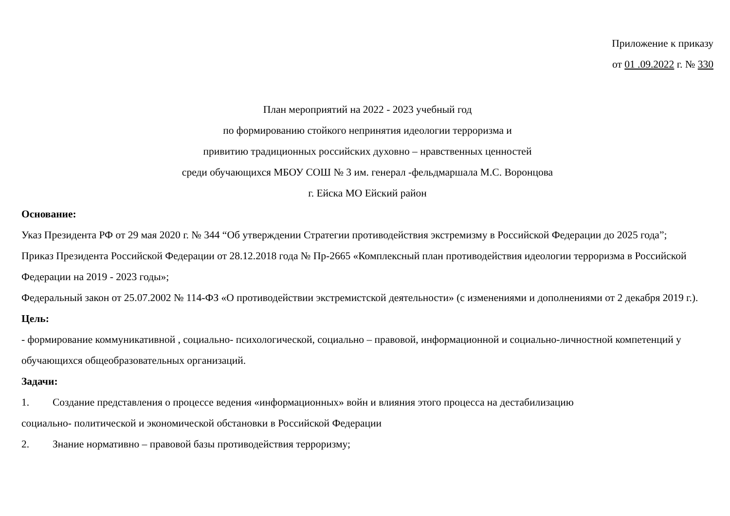Приложение к приказу
от 01 .09.2022 г. № 330
План мероприятий на 2022 - 2023 учебный год
по формированию стойкого непринятия идеологии терроризма и
привитию традиционных российских духовно – нравственных ценностей
среди обучающихся МБОУ СОШ № 3 им. генерал -фельдмаршала М.С. Воронцова
г. Ейска МО Ейский район
Основание:
Указ Президента РФ от 29 мая 2020 г. № 344 “Об утверждении Стратегии противодействия экстремизму в Российской Федерации до 2025 года”;
Приказ Президента Российской Федерации от 28.12.2018 года № Пр-2665 «Комплексный план противодействия идеологии терроризма в Российской Федерации на 2019 - 2023 годы»;
Федеральный закон от 25.07.2002 № 114-ФЗ «О противодействии экстремистской деятельности» (с изменениями и дополнениями от 2 декабря 2019 г.).
Цель:
- формирование коммуникативной , социально- психологической, социально – правовой, информационной и социально-личностной компетенций у обучающихся общеобразовательных организаций.
Задачи:
1. Создание представления о процессе ведения «информационных» войн и влияния этого процесса на дестабилизацию
социально- политической и экономической обстановки в Российской Федерации
2. Знание нормативно – правовой базы противодействия терроризму;